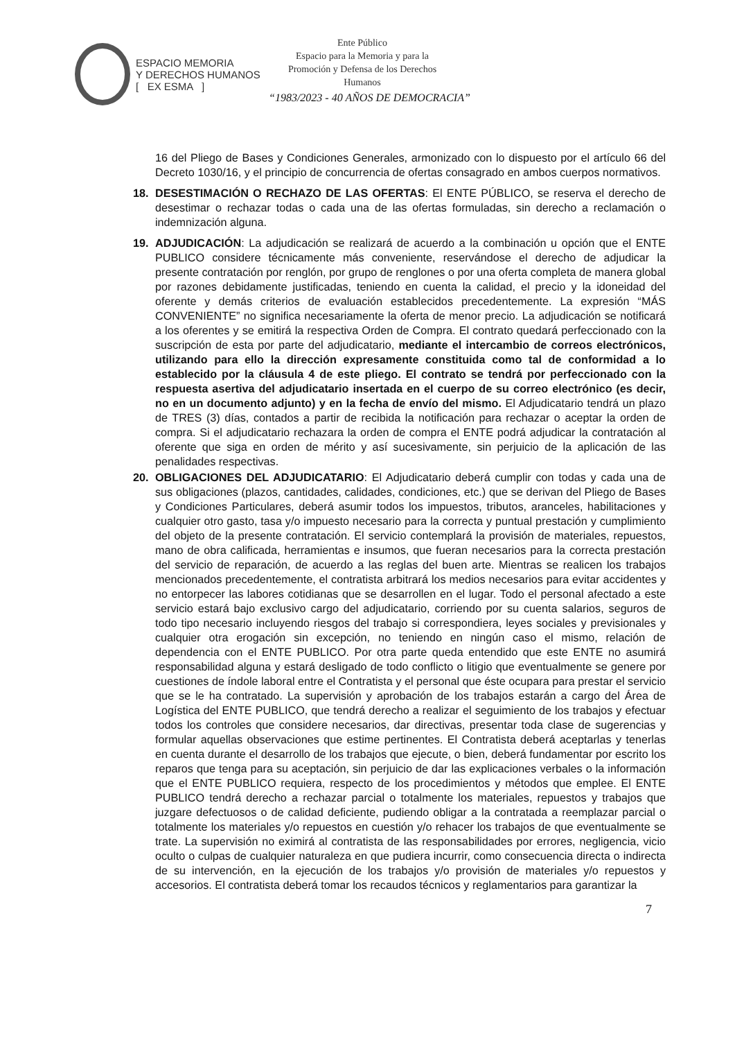ESPACIO MEMORIA
Y DERECHOS HUMANOS
[ EX ESMA ]
Ente Público
Espacio para la Memoria y para la
Promoción y Defensa de los Derechos
Humanos
“1983/2023 - 40 AÑOS DE DEMOCRACIA”
16 del Pliego de Bases y Condiciones Generales, armonizado con lo dispuesto por el artículo 66 del Decreto 1030/16, y el principio de concurrencia de ofertas consagrado en ambos cuerpos normativos.
18. DESESTIMACIÓN O RECHAZO DE LAS OFERTAS: El ENTE PÚBLICO, se reserva el derecho de desestimar o rechazar todas o cada una de las ofertas formuladas, sin derecho a reclamación o indemnización alguna.
19. ADJUDICACIÓN: La adjudicación se realizará de acuerdo a la combinación u opción que el ENTE PUBLICO considere técnicamente más conveniente, reservándose el derecho de adjudicar la presente contratación por renglón, por grupo de renglones o por una oferta completa de manera global por razones debidamente justificadas, teniendo en cuenta la calidad, el precio y la idoneidad del oferente y demás criterios de evaluación establecidos precedentemente. La expresión “MÁS CONVENIENTE” no significa necesariamente la oferta de menor precio. La adjudicación se notificará a los oferentes y se emitirá la respectiva Orden de Compra. El contrato quedará perfeccionado con la suscripción de esta por parte del adjudicatario, mediante el intercambio de correos electrónicos, utilizando para ello la dirección expresamente constituida como tal de conformidad a lo establecido por la cláusula 4 de este pliego. El contrato se tendrá por perfeccionado con la respuesta asertiva del adjudicatario insertada en el cuerpo de su correo electrónico (es decir, no en un documento adjunto) y en la fecha de envío del mismo. El Adjudicatario tendrá un plazo de TRES (3) días, contados a partir de recibida la notificación para rechazar o aceptar la orden de compra. Si el adjudicatario rechazara la orden de compra el ENTE podrá adjudicar la contratación al oferente que siga en orden de mérito y así sucesivamente, sin perjuicio de la aplicación de las penalidades respectivas.
20. OBLIGACIONES DEL ADJUDICATARIO: El Adjudicatario deberá cumplir con todas y cada una de sus obligaciones (plazos, cantidades, calidades, condiciones, etc.) que se derivan del Pliego de Bases y Condiciones Particulares, deberá asumir todos los impuestos, tributos, aranceles, habilitaciones y cualquier otro gasto, tasa y/o impuesto necesario para la correcta y puntual prestación y cumplimiento del objeto de la presente contratación. El servicio contemplará la provisión de materiales, repuestos, mano de obra calificada, herramientas e insumos, que fueran necesarios para la correcta prestación del servicio de reparación, de acuerdo a las reglas del buen arte. Mientras se realicen los trabajos mencionados precedentemente, el contratista arbitrará los medios necesarios para evitar accidentes y no entorpecer las labores cotidianas que se desarrollen en el lugar. Todo el personal afectado a este servicio estará bajo exclusivo cargo del adjudicatario, corriendo por su cuenta salarios, seguros de todo tipo necesario incluyendo riesgos del trabajo si correspondiera, leyes sociales y previsionales y cualquier otra erogación sin excepción, no teniendo en ningún caso el mismo, relación de dependencia con el ENTE PUBLICO. Por otra parte queda entendido que este ENTE no asumirá responsabilidad alguna y estará desligado de todo conflicto o litigio que eventualmente se genere por cuestiones de índole laboral entre el Contratista y el personal que éste ocupara para prestar el servicio que se le ha contratado. La supervisión y aprobación de los trabajos estarán a cargo del Área de Logística del ENTE PUBLICO, que tendrá derecho a realizar el seguimiento de los trabajos y efectuar todos los controles que considere necesarios, dar directivas, presentar toda clase de sugerencias y formular aquellas observaciones que estime pertinentes. El Contratista deberá aceptarlas y tenerlas en cuenta durante el desarrollo de los trabajos que ejecute, o bien, deberá fundamentar por escrito los reparos que tenga para su aceptación, sin perjuicio de dar las explicaciones verbales o la información que el ENTE PUBLICO requiera, respecto de los procedimientos y métodos que emplee. El ENTE PUBLICO tendrá derecho a rechazar parcial o totalmente los materiales, repuestos y trabajos que juzgare defectuosos o de calidad deficiente, pudiendo obligar a la contratada a reemplazar parcial o totalmente los materiales y/o repuestos en cuestión y/o rehacer los trabajos de que eventualmente se trate. La supervisión no eximirá al contratista de las responsabilidades por errores, negligencia, vicio oculto o culpas de cualquier naturaleza en que pudiera incurrir, como consecuencia directa o indirecta de su intervención, en la ejecución de los trabajos y/o provisión de materiales y/o repuestos y accesorios. El contratista deberá tomar los recaudos técnicos y reglamentarios para garantizar la
7